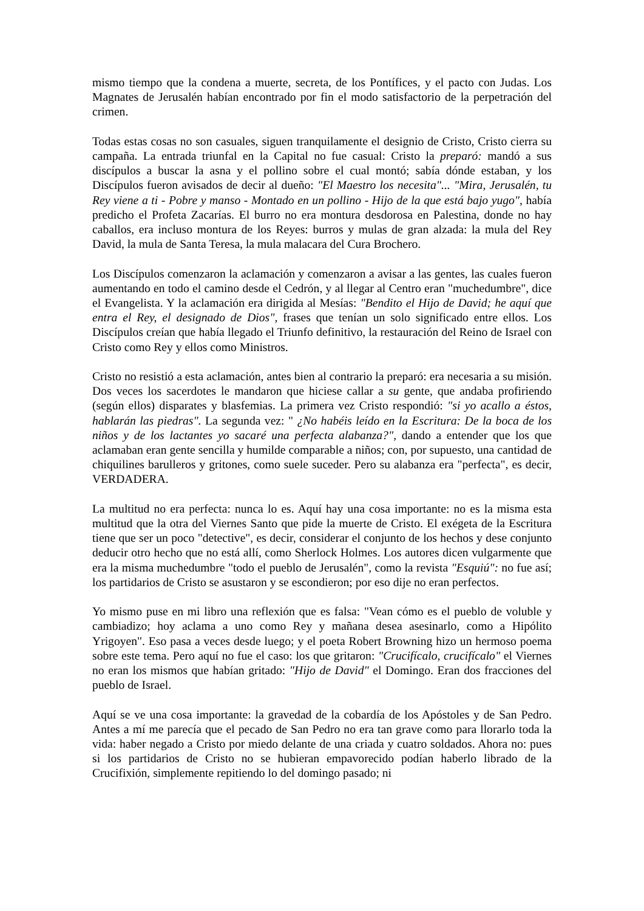mismo tiempo que la condena a muerte, secreta, de los Pontífices, y el pacto con Judas. Los Magnates de Jerusalén habían encontrado por fin el modo satisfactorio de la perpetración del crimen.
Todas estas cosas no son casuales, siguen tranquilamente el designio de Cristo, Cristo cierra su campaña. La entrada triunfal en la Capital no fue casual: Cristo la preparó: mandó a sus discípulos a buscar la asna y el pollino sobre el cual montó; sabía dónde estaban, y los Discípulos fueron avisados de decir al dueño: "El Maestro los necesita"... "Mira, Jerusalén, tu Rey viene a ti - Pobre y manso - Montado en un pollino - Hijo de la que está bajo yugo", había predicho el Profeta Zacarías. El burro no era montura desdorosa en Palestina, donde no hay caballos, era incluso montura de los Reyes: burros y mulas de gran alzada: la mula del Rey David, la mula de Santa Teresa, la mula malacara del Cura Brochero.
Los Discípulos comenzaron la aclamación y comenzaron a avisar a las gentes, las cuales fueron aumentando en todo el camino desde el Cedrón, y al llegar al Centro eran "muchedumbre", dice el Evangelista. Y la aclamación era dirigida al Mesías: "Bendito el Hijo de David; he aquí que entra el Rey, el designado de Dios", frases que tenían un solo significado entre ellos. Los Discípulos creían que había llegado el Triunfo definitivo, la restauración del Reino de Israel con Cristo como Rey y ellos como Ministros.
Cristo no resistió a esta aclamación, antes bien al contrario la preparó: era necesaria a su misión. Dos veces los sacerdotes le mandaron que hiciese callar a su gente, que andaba profiriendo (según ellos) disparates y blasfemias. La primera vez Cristo respondió: "si yo acallo a éstos, hablarán las piedras". La segunda vez: " ¿No habéis leído en la Escritura: De la boca de los niños y de los lactantes yo sacaré una perfecta alabanza?", dando a entender que los que aclamaban eran gente sencilla y humilde comparable a niños; con, por supuesto, una cantidad de chiquilines barulleros y gritones, como suele suceder. Pero su alabanza era "perfecta", es decir, VERDADERA.
La multitud no era perfecta: nunca lo es. Aquí hay una cosa importante: no es la misma esta multitud que la otra del Viernes Santo que pide la muerte de Cristo. El exégeta de la Escritura tiene que ser un poco "detective", es decir, considerar el conjunto de los hechos y dese conjunto deducir otro hecho que no está allí, como Sherlock Holmes. Los autores dicen vulgarmente que era la misma muchedumbre "todo el pueblo de Jerusalén", como la revista "Esquiú": no fue así; los partidarios de Cristo se asustaron y se escondieron; por eso dije no eran perfectos.
Yo mismo puse en mi libro una reflexión que es falsa: "Vean cómo es el pueblo de voluble y cambiadizo; hoy aclama a uno como Rey y mañana desea asesinarlo, como a Hipólito Yrigoyen". Eso pasa a veces desde luego; y el poeta Robert Browning hizo un hermoso poema sobre este tema. Pero aquí no fue el caso: los que gritaron: "Crucifícalo, crucifícalo" el Viernes no eran los mismos que habían gritado: "Hijo de David" el Domingo. Eran dos fracciones del pueblo de Israel.
Aquí se ve una cosa importante: la gravedad de la cobardía de los Apóstoles y de San Pedro. Antes a mí me parecía que el pecado de San Pedro no era tan grave como para llorarlo toda la vida: haber negado a Cristo por miedo delante de una criada y cuatro soldados. Ahora no: pues si los partidarios de Cristo no se hubieran empavorecido podían haberlo librado de la Crucifixión, simplemente repitiendo lo del domingo pasado; ni